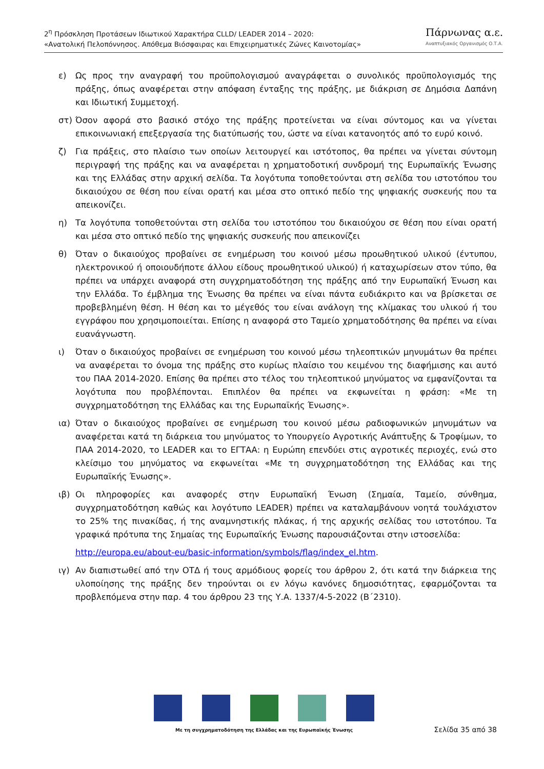2<sup>η</sup> Πρόσκληση Προτάσεων Ιδιωτικού Χαρακτήρα CLLD/ LEADER 2014 – 2020:
«Ανατολική Πελοπόννησος. Απόθεμα Βιόσφαιρας και Επιχειρηματικές Ζώνες Καινοτομίας»
Πάρνωνας α.ε.
Αναπτυξιακός Οργανισμός Ο.Τ.Α.
ε) Ως προς την αναγραφή του προϋπολογισμού αναγράφεται ο συνολικός προϋπολογισμός της πράξης, όπως αναφέρεται στην απόφαση ένταξης της πράξης, με διάκριση σε Δημόσια Δαπάνη και Ιδιωτική Συμμετοχή.
στ) Όσον αφορά στο βασικό στόχο της πράξης προτείνεται να είναι σύντομος και να γίνεται επικοινωνιακή επεξεργασία της διατύπωσής του, ώστε να είναι κατανοητός από το ευρύ κοινό.
ζ) Για πράξεις, στο πλαίσιο των οποίων λειτουργεί και ιστότοπος, θα πρέπει να γίνεται σύντομη περιγραφή της πράξης και να αναφέρεται η χρηματοδοτική συνδρομή της Ευρωπαϊκής Ένωσης και της Ελλάδας στην αρχική σελίδα. Τα λογότυπα τοποθετούνται στη σελίδα του ιστοτόπου του δικαιούχου σε θέση που είναι ορατή και μέσα στο οπτικό πεδίο της ψηφιακής συσκευής που τα απεικονίζει.
η) Τα λογότυπα τοποθετούνται στη σελίδα του ιστοτόπου του δικαιούχου σε θέση που είναι ορατή και μέσα στο οπτικό πεδίο της ψηφιακής συσκευής που απεικονίζει
θ) Όταν ο δικαιούχος προβαίνει σε ενημέρωση του κοινού μέσω προωθητικού υλικού (έντυπου, ηλεκτρονικού ή οποιουδήποτε άλλου είδους προωθητικού υλικού) ή καταχωρίσεων στον τύπο, θα πρέπει να υπάρχει αναφορά στη συγχρηματοδότηση της πράξης από την Ευρωπαϊκή Ένωση και την Ελλάδα. Το έμβλημα της Ένωσης θα πρέπει να είναι πάντα ευδιάκριτο και να βρίσκεται σε προβεβλημένη θέση. Η θέση και το μέγεθός του είναι ανάλογη της κλίμακας του υλικού ή του εγγράφου που χρησιμοποιείται. Επίσης η αναφορά στο Ταμείο χρηματοδότησης θα πρέπει να είναι ευανάγνωστη.
ι) Όταν ο δικαιούχος προβαίνει σε ενημέρωση του κοινού μέσω τηλεοπτικών μηνυμάτων θα πρέπει να αναφέρεται το όνομα της πράξης στο κυρίως πλαίσιο του κειμένου της διαφήμισης και αυτό του ΠΑΑ 2014-2020. Επίσης θα πρέπει στο τέλος του τηλεοπτικού μηνύματος να εμφανίζονται τα λογότυπα που προβλέπονται. Επιπλέον θα πρέπει να εκφωνείται η φράση: «Με τη συγχρηματοδότηση της Ελλάδας και της Ευρωπαϊκής Ένωσης».
ια) Όταν ο δικαιούχος προβαίνει σε ενημέρωση του κοινού μέσω ραδιοφωνικών μηνυμάτων να αναφέρεται κατά τη διάρκεια του μηνύματος το Υπουργείο Αγροτικής Ανάπτυξης & Τροφίμων, το ΠΑΑ 2014-2020, το LEADER και το ΕΓΤΑΑ: η Ευρώπη επενδύει στις αγροτικές περιοχές, ενώ στο κλείσιμο του μηνύματος να εκφωνείται «Με τη συγχρηματοδότηση της Ελλάδας και της Ευρωπαϊκής Ένωσης».
ιβ) Οι πληροφορίες και αναφορές στην Ευρωπαϊκή Ένωση (Σημαία, Ταμείο, σύνθημα, συγχρηματοδότηση καθώς και λογότυπο LEADER) πρέπει να καταλαμβάνουν νοητά τουλάχιστον το 25% της πινακίδας, ή της αναμνηστικής πλάκας, ή της αρχικής σελίδας του ιστοτόπου. Τα γραφικά πρότυπα της Σημαίας της Ευρωπαϊκής Ένωσης παρουσιάζονται στην ιστοσελίδα:
http://europa.eu/about-eu/basic-information/symbols/flag/index_el.htm.
ιγ) Αν διαπιστωθεί από την ΟΤΔ ή τους αρμόδιους φορείς του άρθρου 2, ότι κατά την διάρκεια της υλοποίησης της πράξης δεν τηρούνται οι εν λόγω κανόνες δημοσιότητας, εφαρμόζονται τα προβλεπόμενα στην παρ. 4 του άρθρου 23 της Υ.Α. 1337/4-5-2022 (Β΄2310).
Με τη συγχρηματοδότηση της Ελλάδας και της Ευρωπαϊκής Ένωσης
Σελίδα 35 από 38